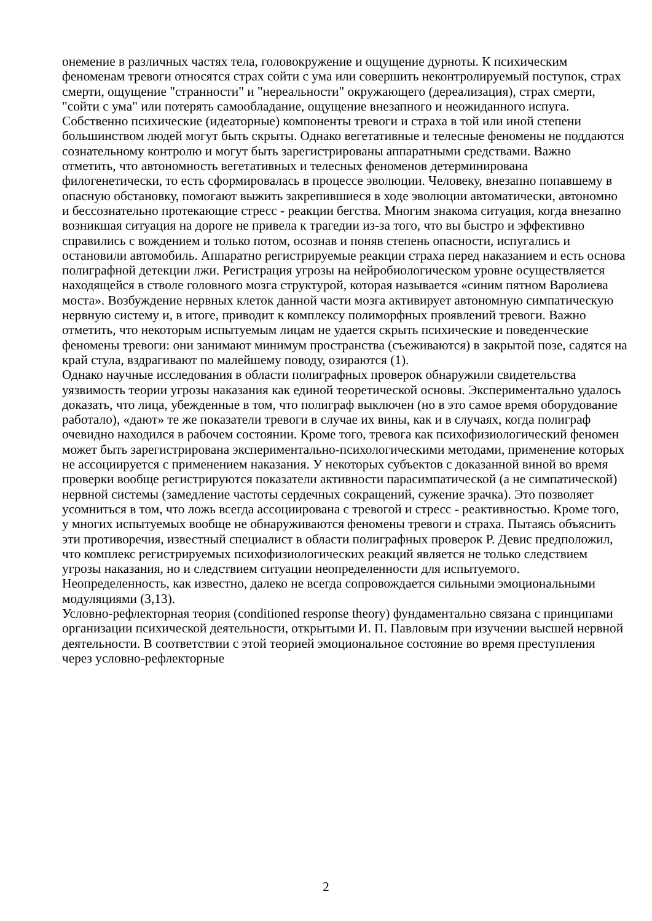онемение в различных частях тела, головокружение и ощущение дурноты. К психическим феноменам тревоги относятся страх сойти с ума или совершить неконтролируемый поступок, страх смерти, ощущение "странности" и "нереальности" окружающего (дереализация), страх смерти, "сойти с ума" или потерять самообладание, ощущение внезапного и неожиданного испуга. Собственно психические (идеаторные) компоненты тревоги и страха в той или иной степени большинством людей могут быть скрыты. Однако вегетативные и телесные феномены не поддаются сознательному контролю и могут быть зарегистрированы аппаратными средствами. Важно отметить, что автономность вегетативных и телесных феноменов детерминирована филогенетически, то есть сформировалась в процессе эволюции. Человеку, внезапно попавшему в опасную обстановку, помогают выжить закрепившиеся в ходе эволюции автоматически, автономно и бессознательно протекающие стресс - реакции бегства. Многим знакома ситуация, когда внезапно возникшая ситуация на дороге не привела к трагедии из-за того, что вы быстро и эффективно справились с вождением и только потом, осознав и поняв степень опасности, испугались и остановили автомобиль. Аппаратно регистрируемые реакции страха перед наказанием и есть основа полиграфной детекции лжи. Регистрация угрозы на нейробиологическом уровне осуществляется находящейся в стволе головного мозга структурой, которая называется «синим пятном Варолиева моста». Возбуждение нервных клеток данной части мозга активирует автономную симпатическую нервную систему и, в итоге, приводит к комплексу полиморфных проявлений тревоги. Важно отметить, что некоторым испытуемым лицам не удается скрыть психические и поведенческие феномены тревоги: они занимают минимум пространства (съеживаются) в закрытой позе, садятся на край стула, вздрагивают по малейшему поводу, озираются (1).
Однако научные исследования в области полиграфных проверок обнаружили свидетельства уязвимость теории угрозы наказания как единой теоретической основы. Экспериментально удалось доказать, что лица, убежденные в том, что полиграф выключен (но в это самое время оборудование работало), «дают» те же показатели тревоги в случае их вины, как и в случаях, когда полиграф очевидно находился в рабочем состоянии. Кроме того, тревога как психофизиологический феномен может быть зарегистрирована экспериментально-психологическими методами, применение которых не ассоциируется с применением наказания. У некоторых субъектов с доказанной виной во время проверки вообще регистрируются показатели активности парасимпатической (а не симпатической) нервной системы (замедление частоты сердечных сокращений, сужение зрачка). Это позволяет усомниться в том, что ложь всегда ассоциирована с тревогой и стресс - реактивностью. Кроме того, у многих испытуемых вообще не обнаруживаются феномены тревоги и страха. Пытаясь объяснить эти противоречия, известный специалист в области полиграфных проверок Р. Девис предположил, что комплекс регистрируемых психофизиологических реакций является не только следствием угрозы наказания, но и следствием ситуации неопределенности для испытуемого. Неопределенность, как известно, далеко не всегда сопровождается сильными эмоциональными модуляциями (3,13).
Условно-рефлекторная теория (conditioned response theory) фундаментально связана с принципами организации психической деятельности, открытыми И. П. Павловым при изучении высшей нервной деятельности. В соответствии с этой теорией эмоциональное состояние во время преступления через условно-рефлекторные
2